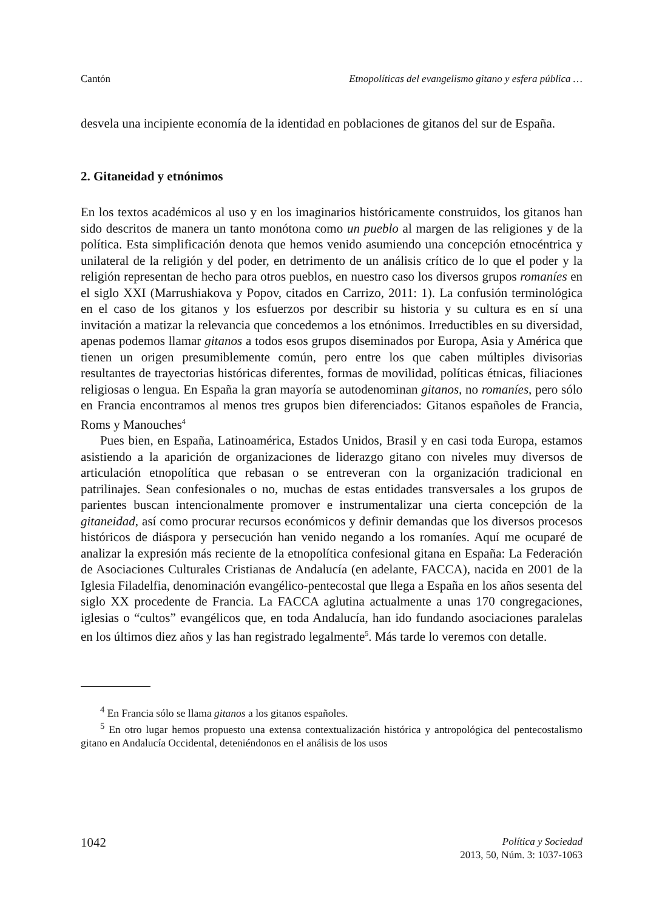Cantón Etnopolíticas del evangelismo gitano y esfera pública …
desvela una incipiente economía de la identidad en poblaciones de gitanos del sur de España.
2. Gitaneidad y etnónimos
En los textos académicos al uso y en los imaginarios históricamente construidos, los gitanos han sido descritos de manera un tanto monótona como un pueblo al margen de las religiones y de la política. Esta simplificación denota que hemos venido asumiendo una concepción etnocéntrica y unilateral de la religión y del poder, en detrimento de un análisis crítico de lo que el poder y la religión representan de hecho para otros pueblos, en nuestro caso los diversos grupos romaníes en el siglo XXI (Marrushiakova y Popov, citados en Carrizo, 2011: 1). La confusión terminológica en el caso de los gitanos y los esfuerzos por describir su historia y su cultura es en sí una invitación a matizar la relevancia que concedemos a los etnónimos. Irreductibles en su diversidad, apenas podemos llamar gitanos a todos esos grupos diseminados por Europa, Asia y América que tienen un origen presumiblemente común, pero entre los que caben múltiples divisorias resultantes de trayectorias históricas diferentes, formas de movilidad, políticas étnicas, filiaciones religiosas o lengua. En España la gran mayoría se autodenominan gitanos, no romaníes, pero sólo en Francia encontramos al menos tres grupos bien diferenciados: Gitanos españoles de Francia, Roms y Manouches<sup>4</sup>
Pues bien, en España, Latinoamérica, Estados Unidos, Brasil y en casi toda Europa, estamos asistiendo a la aparición de organizaciones de liderazgo gitano con niveles muy diversos de articulación etnopolítica que rebasan o se entreveran con la organización tradicional en patrilinajes. Sean confesionales o no, muchas de estas entidades transversales a los grupos de parientes buscan intencionalmente promover e instrumentalizar una cierta concepción de la gitaneidad, así como procurar recursos económicos y definir demandas que los diversos procesos históricos de diáspora y persecución han venido negando a los romaníes. Aquí me ocuparé de analizar la expresión más reciente de la etnopolítica confesional gitana en España: La Federación de Asociaciones Culturales Cristianas de Andalucía (en adelante, FACCA), nacida en 2001 de la Iglesia Filadelfia, denominación evangélico-pentecostal que llega a España en los años sesenta del siglo XX procedente de Francia. La FACCA aglutina actualmente a unas 170 congregaciones, iglesias o “cultos” evangélicos que, en toda Andalucía, han ido fundando asociaciones paralelas en los últimos diez años y las han registrado legalmente<sup>5</sup>. Más tarde lo veremos con detalle.
<sup>4</sup> En Francia sólo se llama gitanos a los gitanos españoles.
<sup>5</sup> En otro lugar hemos propuesto una extensa contextualización histórica y antropológica del pentecostalismo gitano en Andalucía Occidental, deteniéndonos en el análisis de los usos
1042 Política y Sociedad
2013, 50, Núm. 3: 1037-1063